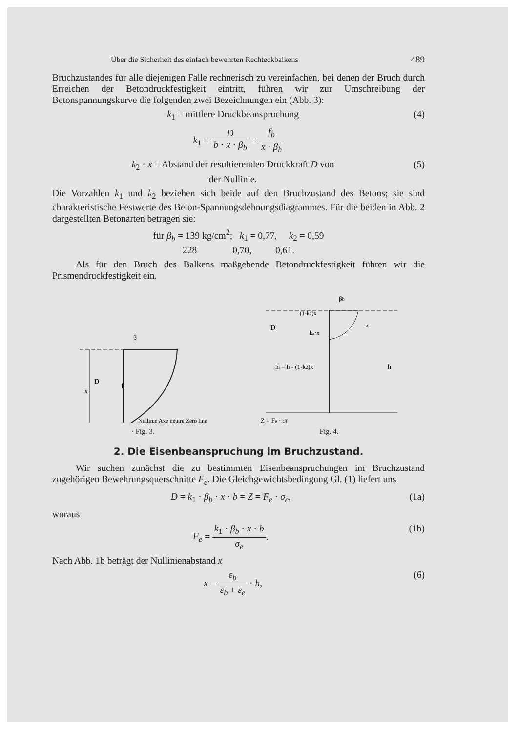Über die Sicherheit des einfach bewehrten Rechteckbalkens 489
Bruchzustandes für alle diejenigen Fälle rechnerisch zu vereinfachen, bei denen der Bruch durch Erreichen der Betondruckfestigkeit eintritt, führen wir zur Umschreibung der Betonspannungskurve die folgenden zwei Bezeichnungen ein (Abb. 3):
k<sub>1</sub> = mittlere Druckbeanspruchung (4)
k<sub>1</sub> = D b · x · β<sub>b</sub> = f<sub>b</sub> x · β<sub>h</sub>
k<sub>2</sub> · x = Abstand der resultierenden Druckkraft D von
der Nullinie. (5)
Die Vorzahlen k<sub>1</sub> und k<sub>2</sub> beziehen sich beide auf den Bruchzustand des Betons; sie sind charakteristische Festwerte des Beton-Spannungsdehnungsdiagrammes. Für die beiden in Abb. 2 dargestellten Betonarten betragen sie:
für β<sub>b</sub> = 139 kg/cm<sup>2</sup>; k<sub>1</sub> = 0,77, k<sub>2</sub> = 0,59
228 0,70, 0,61.
Als für den Bruch des Balkens maßgebende Betondruckfestigkeit führen wir die Prismendruckfestigkeit ein.
f
x
D
β
Nullinie Axe neutre Zero line
· Fig. 3.
D
hi = h - (1-k2)x
h
Z = Fe · σf
βb
(1-k2)x
k2·x
x
Fig. 4.
2. Die Eisenbeanspruchung im Bruchzustand.
Wir suchen zunächst die zu bestimmten Eisenbeanspruchungen im Bruchzustand zugehörigen Bewehrungsquerschnitte F<sub>e</sub>. Die Gleichgewichtsbedingung Gl. (1) liefert uns
D = k<sub>1</sub> · β<sub>b</sub> · x · b = Z = F<sub>e</sub> · σ<sub>e</sub>, (1a)
woraus
F<sub>e</sub> = k<sub>1</sub> · β<sub>b</sub> · x · b σ<sub>e</sub>. (1b)
Nach Abb. 1b beträgt der Nullinienabstand x
x = ε<sub>b</sub> ε<sub>b</sub> + ε<sub>e</sub> · h, (6)